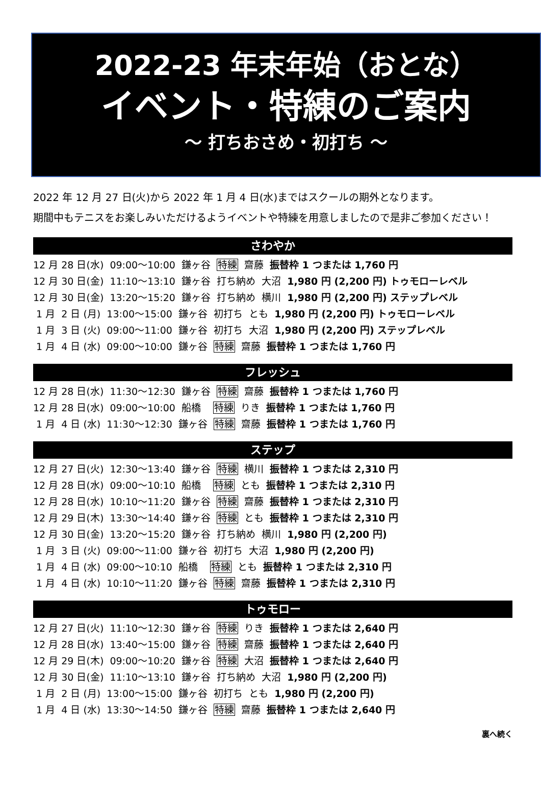2022-23 年末年始（おとな）
イベント・特練のご案内
～ 打ちおさめ・初打ち ～
2022 年 12 月 27 日(火)から 2022 年 1 月 4 日(水)まではスクールの期外となります。
期間中もテニスをお楽しみいただけるようイベントや特練を用意しましたので是非ご参加ください！
さわやか
12 月 28 日(水) 09:00～10:00 鎌ヶ谷 特練 齋藤 振替枠 1 つまたは 1,760 円
12 月 30 日(金) 11:10～13:10 鎌ヶ谷 打ち納め 大沼 1,980 円 (2,200 円) トゥモローレベル
12 月 30 日(金) 13:20～15:20 鎌ヶ谷 打ち納め 横川 1,980 円 (2,200 円) ステップレベル
1 月 2 日 (月) 13:00～15:00 鎌ヶ谷 初打ち とも 1,980 円 (2,200 円) トゥモローレベル
1 月 3 日 (火) 09:00～11:00 鎌ヶ谷 初打ち 大沼 1,980 円 (2,200 円) ステップレベル
1 月 4 日 (水) 09:00～10:00 鎌ヶ谷 特練 齋藤 振替枠 1 つまたは 1,760 円
フレッシュ
12 月 28 日(水) 11:30～12:30 鎌ヶ谷 特練 齋藤 振替枠 1 つまたは 1,760 円
12 月 28 日(水) 09:00～10:00 船橋 特練 りき 振替枠 1 つまたは 1,760 円
1 月 4 日 (水) 11:30～12:30 鎌ヶ谷 特練 齋藤 振替枠 1 つまたは 1,760 円
ステップ
12 月 27 日(火) 12:30～13:40 鎌ヶ谷 特練 横川 振替枠 1 つまたは 2,310 円
12 月 28 日(水) 09:00～10:10 船橋 特練 とも 振替枠 1 つまたは 2,310 円
12 月 28 日(水) 10:10～11:20 鎌ヶ谷 特練 齋藤 振替枠 1 つまたは 2,310 円
12 月 29 日(木) 13:30～14:40 鎌ヶ谷 特練 とも 振替枠 1 つまたは 2,310 円
12 月 30 日(金) 13:20～15:20 鎌ヶ谷 打ち納め 横川 1,980 円 (2,200 円)
1 月 3 日 (火) 09:00～11:00 鎌ヶ谷 初打ち 大沼 1,980 円 (2,200 円)
1 月 4 日 (水) 09:00～10:10 船橋 特練 とも 振替枠 1 つまたは 2,310 円
1 月 4 日 (水) 10:10～11:20 鎌ヶ谷 特練 齋藤 振替枠 1 つまたは 2,310 円
トゥモロー
12 月 27 日(火) 11:10～12:30 鎌ヶ谷 特練 りき 振替枠 1 つまたは 2,640 円
12 月 28 日(水) 13:40～15:00 鎌ヶ谷 特練 齋藤 振替枠 1 つまたは 2,640 円
12 月 29 日(木) 09:00～10:20 鎌ヶ谷 特練 大沼 振替枠 1 つまたは 2,640 円
12 月 30 日(金) 11:10～13:10 鎌ヶ谷 打ち納め 大沼 1,980 円 (2,200 円)
1 月 2 日 (月) 13:00～15:00 鎌ヶ谷 初打ち とも 1,980 円 (2,200 円)
1 月 4 日 (水) 13:30～14:50 鎌ヶ谷 特練 齋藤 振替枠 1 つまたは 2,640 円
裏へ続く